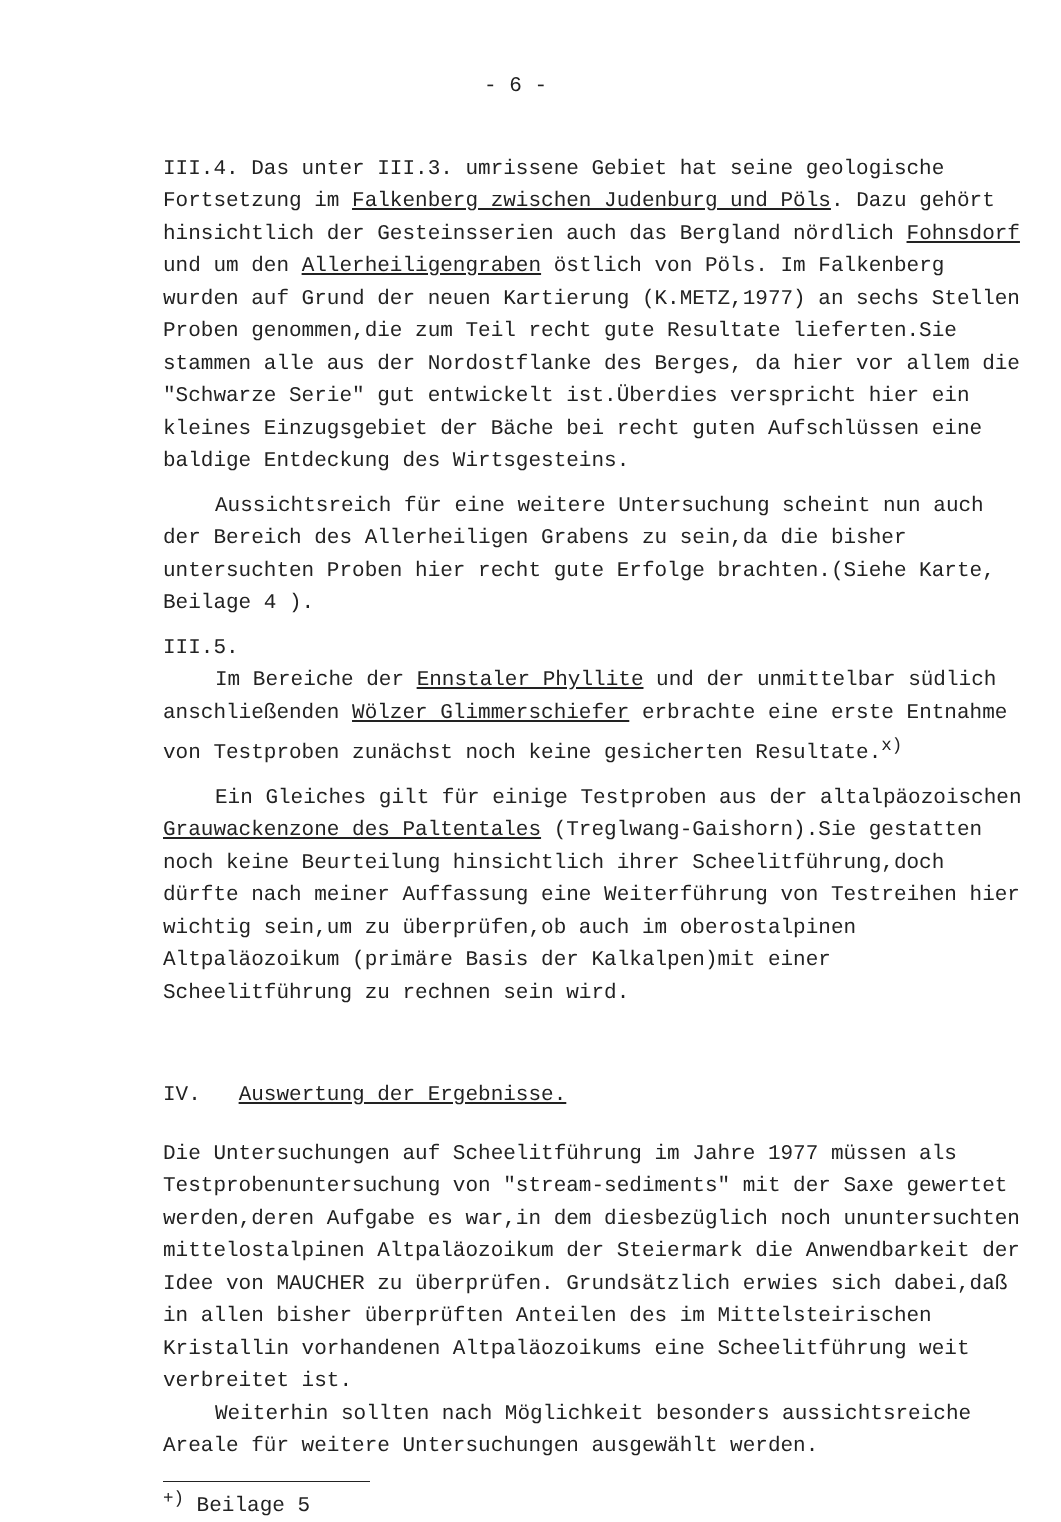- 6 -
III.4. Das unter III.3. umrissene Gebiet hat seine geologische Fortsetzung im Falkenberg zwischen Judenburg und Pöls. Dazu gehört hinsichtlich der Gesteinsserien auch das Bergland nördlich Fohnsdorf und um den Allerheiligengraben östlich von Pöls. Im Falkenberg wurden auf Grund der neuen Kartierung (K.METZ,1977) an sechs Stellen Proben genommen,die zum Teil recht gute Resultate lieferten.Sie stammen alle aus der Nordostflanke des Berges, da hier vor allem die "Schwarze Serie" gut entwickelt ist.Überdies verspricht hier ein kleines Einzugsgebiet der Bäche bei recht guten Aufschlüssen eine baldige Entdeckung des Wirtsgesteins.
Aussichtsreich für eine weitere Untersuchung scheint nun auch der Bereich des Allerheiligen Grabens zu sein,da die bisher untersuchten Proben hier recht gute Erfolge brachten.(Siehe Karte, Beilage 4 ).
III.5.
Im Bereiche der Ennstaler Phyllite und der unmittelbar südlich anschließenden Wölzer Glimmerschiefer erbrachte eine erste Entnahme von Testproben zunächst noch keine gesicherten Resultate.<sup>x)</sup>
Ein Gleiches gilt für einige Testproben aus der altalpäozoischen Grauwackenzone des Paltentales (Treglwang-Gaishorn).Sie gestatten noch keine Beurteilung hinsichtlich ihrer Scheelitführung,doch dürfte nach meiner Auffassung eine Weiterführung von Testreihen hier wichtig sein,um zu überprüfen,ob auch im oberostalpinen Altpaläozoikum (primäre Basis der Kalkalpen)mit einer Scheelitführung zu rechnen sein wird.
IV. Auswertung der Ergebnisse.
Die Untersuchungen auf Scheelitführung im Jahre 1977 müssen als Testprobenuntersuchung von "stream-sediments" mit der Saxe gewertet werden,deren Aufgabe es war,in dem diesbezüglich noch ununtersuchten mittelostalpinen Altpaläozoikum der Steiermark die Anwendbarkeit der Idee von MAUCHER zu überprüfen. Grundsätzlich erwies sich dabei,daß in allen bisher überprüften Anteilen des im Mittelsteirischen Kristallin vorhandenen Altpaläozoikums eine Scheelitführung weit verbreitet ist.
Weiterhin sollten nach Möglichkeit besonders aussichtsreiche Areale für weitere Untersuchungen ausgewählt werden.
<sup>+)</sup> Beilage 5